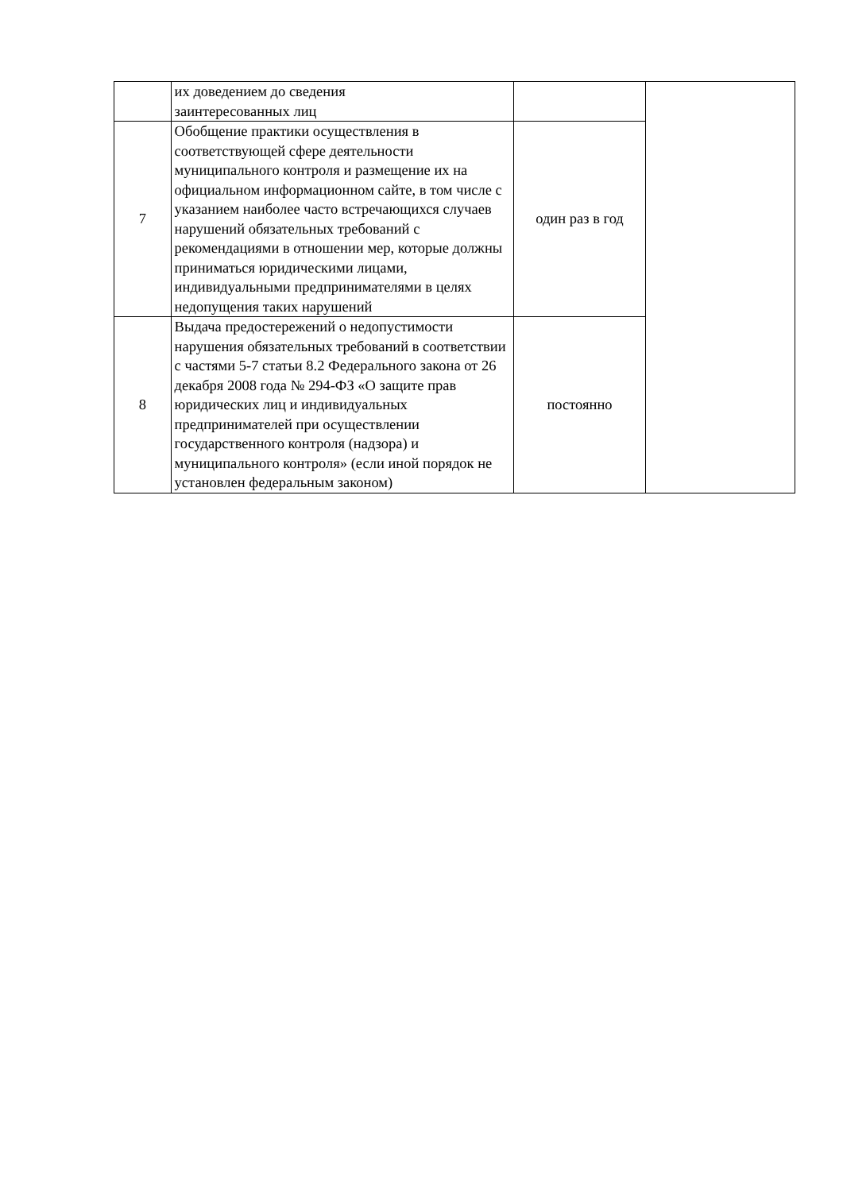| | их доведением до сведения заинтересованных лиц | | |
| 7 | Обобщение практики осуществления в соответствующей сфере деятельности муниципального контроля и размещение их на официальном информационном сайте, в том числе с указанием наиболее часто встречающихся случаев нарушений обязательных требований с рекомендациями в отношении мер, которые должны приниматься юридическими лицами, индивидуальными предпринимателями в целях недопущения таких нарушений | один раз в год | |
| 8 | Выдача предостережений о недопустимости нарушения обязательных требований в соответствии с частями 5-7 статьи 8.2 Федерального закона от 26 декабря 2008 года № 294-ФЗ «О защите прав юридических лиц и индивидуальных предпринимателей при осуществлении государственного контроля (надзора) и муниципального контроля» (если иной порядок не установлен федеральным законом) | постоянно | |